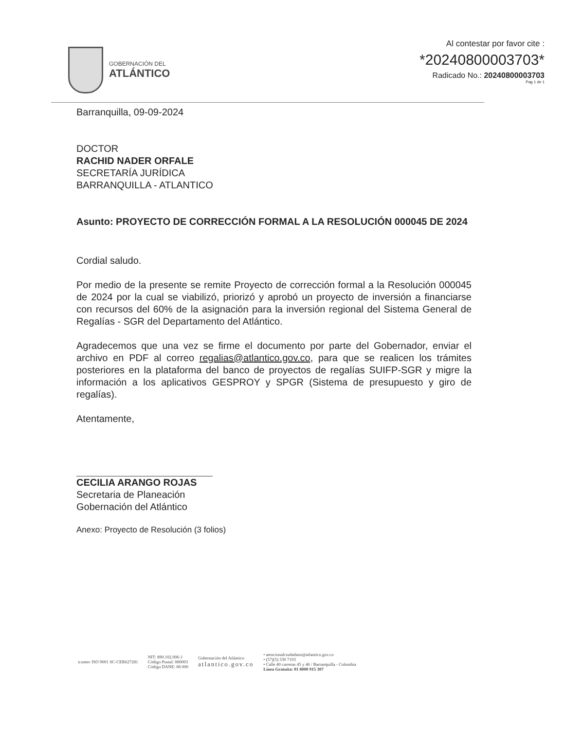GOBERNACIÓN DEL
ATLÁNTICO
Al contestar por favor cite :
*20240800003703*
Radicado No.: 20240800003703
Pag 1 de 1
Barranquilla, 09-09-2024
DOCTOR
RACHID NADER ORFALE
SECRETARÍA JURÍDICA
BARRANQUILLA - ATLANTICO
Asunto: PROYECTO DE CORRECCIÓN FORMAL A LA RESOLUCIÓN 000045 DE 2024
Cordial saludo.
Por medio de la presente se remite Proyecto de corrección formal a la Resolución 000045 de 2024 por la cual se viabilizó, priorizó y aprobó un proyecto de inversión a financiarse con recursos del 60% de la asignación para la inversión regional del Sistema General de Regalías - SGR del Departamento del Atlántico.
Agradecemos que una vez se firme el documento por parte del Gobernador, enviar el archivo en PDF al correo regalias@atlantico.gov.co, para que se realicen los trámites posteriores en la plataforma del banco de proyectos de regalías SUIFP-SGR y migre la información a los aplicativos GESPROY y SPGR (Sistema de presupuesto y giro de regalías).
Atentamente,
CECILIA ARANGO ROJAS
Secretaria de Planeación
Gobernación del Atlántico
Anexo: Proyecto de Resolución (3 folios)
icontec ISO 9001 SC-CER627281
NIT: 890.102.006-1
Código Postal: 080003
Código DANE: 08 000
Gobernación del Atlántico
atlantico.gov.co
• atencionalciudadano@atlantico.gov.co
• (57)(5) 330 7103
• Calle 40 carreras 45 y 46 / Barranquilla - Colombia
Línea Gratuita: 01 8000 915 307